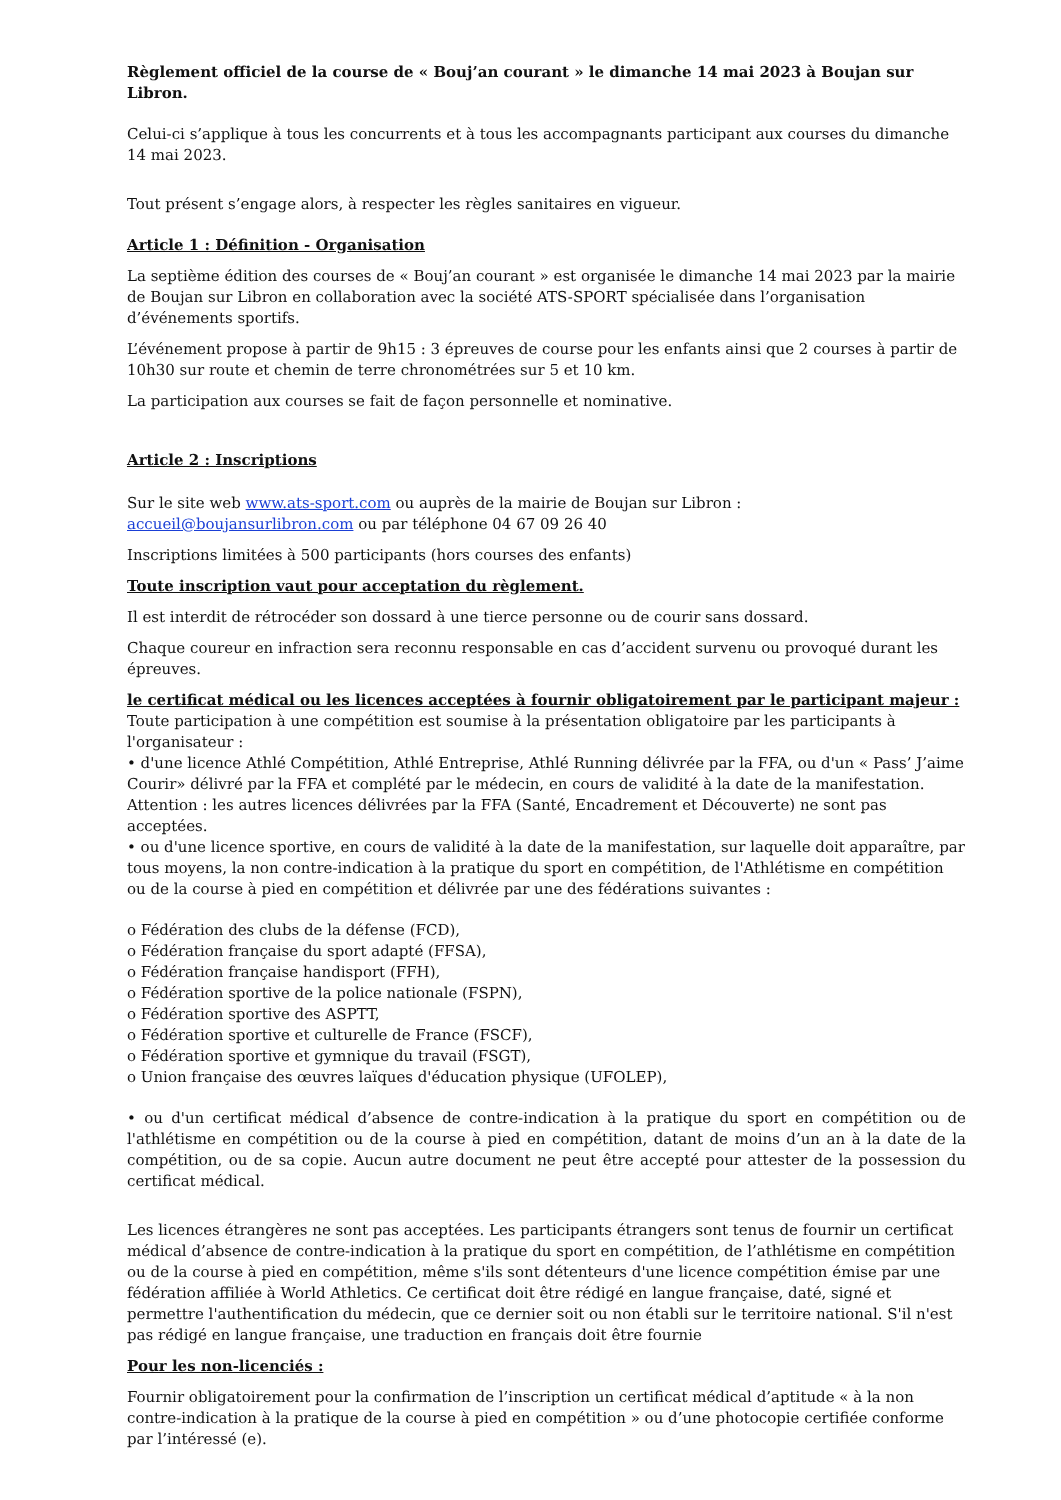Règlement officiel de la course de « Bouj’an courant » le dimanche 14 mai 2023 à Boujan sur Libron.
Celui-ci s’applique à tous les concurrents et à tous les accompagnants participant aux courses du dimanche 14 mai 2023.
Tout présent s’engage alors, à respecter les règles sanitaires en vigueur.
Article 1 : Définition - Organisation
La septième édition des courses de « Bouj’an courant » est organisée le dimanche 14 mai 2023 par la mairie de Boujan sur Libron en collaboration avec la société ATS-SPORT spécialisée dans l’organisation d’événements sportifs.
L’événement propose à partir de 9h15 : 3 épreuves de course pour les enfants ainsi que 2 courses à partir de 10h30 sur route et chemin de terre chronométrées sur 5 et 10 km.
La participation aux courses se fait de façon personnelle et nominative.
Article 2 : Inscriptions
Sur le site web www.ats-sport.com ou auprès de la mairie de Boujan sur Libron :
accueil@boujansurlibron.com ou par téléphone 04 67 09 26 40
Inscriptions limitées à 500 participants (hors courses des enfants)
Toute inscription vaut pour acceptation du règlement.
Il est interdit de rétrocéder son dossard à une tierce personne ou de courir sans dossard.
Chaque coureur en infraction sera reconnu responsable en cas d’accident survenu ou provoqué durant les épreuves.
le certificat médical ou les licences acceptées à fournir obligatoirement par le participant majeur :
Toute participation à une compétition est soumise à la présentation obligatoire par les participants à l'organisateur :
• d'une licence Athlé Compétition, Athlé Entreprise, Athlé Running délivrée par la FFA, ou d'un « Pass’ J’aime Courir» délivré par la FFA et complété par le médecin, en cours de validité à la date de la manifestation.
Attention : les autres licences délivrées par la FFA (Santé, Encadrement et Découverte) ne sont pas acceptées.
• ou d'une licence sportive, en cours de validité à la date de la manifestation, sur laquelle doit apparaître, par tous moyens, la non contre-indication à la pratique du sport en compétition, de l'Athlétisme en compétition ou de la course à pied en compétition et délivrée par une des fédérations suivantes :
o Fédération des clubs de la défense (FCD),
o Fédération française du sport adapté (FFSA),
o Fédération française handisport (FFH),
o Fédération sportive de la police nationale (FSPN),
o Fédération sportive des ASPTT,
o Fédération sportive et culturelle de France (FSCF),
o Fédération sportive et gymnique du travail (FSGT),
o Union française des œuvres laïques d'éducation physique (UFOLEP),
• ou d'un certificat médical d’absence de contre-indication à la pratique du sport en compétition ou de l'athlétisme en compétition ou de la course à pied en compétition, datant de moins d’un an à la date de la compétition, ou de sa copie. Aucun autre document ne peut être accepté pour attester de la possession du certificat médical.
Les licences étrangères ne sont pas acceptées. Les participants étrangers sont tenus de fournir un certificat médical d’absence de contre-indication à la pratique du sport en compétition, de l’athlétisme en compétition ou de la course à pied en compétition, même s'ils sont détenteurs d'une licence compétition émise par une fédération affiliée à World Athletics. Ce certificat doit être rédigé en langue française, daté, signé et permettre l'authentification du médecin, que ce dernier soit ou non établi sur le territoire national. S'il n'est pas rédigé en langue française, une traduction en français doit être fournie
Pour les non-licenciés :
Fournir obligatoirement pour la confirmation de l’inscription un certificat médical d’aptitude « à la non contre-indication à la pratique de la course à pied en compétition » ou d’une photocopie certifiée conforme par l’intéressé (e).